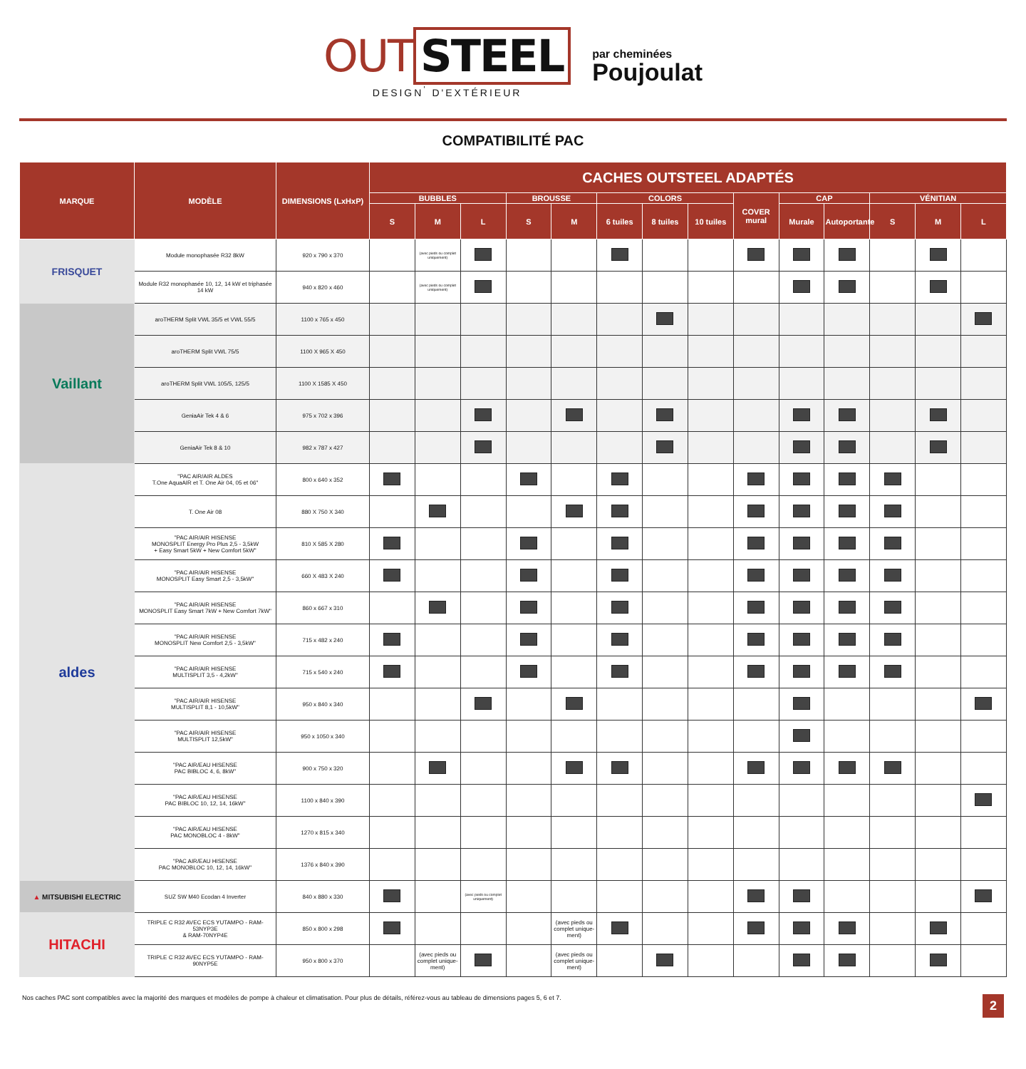OUT STEEL
DESIGN<sup>'</sup> D'EXTÉRIEUR
par cheminées
Poujoulat
COMPATIBILITÉ PAC
| MARQUE | MODÈLE | DIMENSIONS (LxHxP) | CACHES OUTSTEEL ADAPTÉS | | | | | | | | | | | | | |
| --- | --- | --- | --- | --- | --- | --- | --- | --- | --- | --- | --- | --- | --- | --- | --- | --- |
| | | | BUBBLES | | | BROUSSE | | COLORS | | | COVER mural | CAP | | VÉNITIAN | | |
| | | | S | M | L | S | M | 6 tuiles | 8 tuiles | 10 tuiles | | Murale | Autoportante | S | M | L |
| FRISQUET | Module monophasée R32 8kW | 920 x 790 x 370 | | (avec pieds ou complet uniquement) | | | | | | | | | | | | |
| | Module R32 monophasée 10, 12, 14 kW et triphasée 14 kW | 940 x 820 x 460 | | (avec pieds ou complet uniquement) | | | | | | | | | | | | |
| Vaillant | aroTHERM Split VWL 35/5 et VWL 55/5 | 1100 x 765 x 450 | | | | | | | | | | | | | | |
| | aroTHERM Split VWL 75/5 | 1100 X 965 X 450 | | | | | | | | | | | | | | |
| | aroTHERM Split VWL 105/5, 125/5 | 1100 X 1585 X 450 | | | | | | | | | | | | | | |
| | GeniaAir Tek 4 & 6 | 975 x 702 x 396 | | | | | | | | | | | | | | |
| | GeniaAir Tek 8 & 10 | 982 x 787 x 427 | | | | | | | | | | | | | | |
| aldes | "PAC AIR/AIR ALDES T.One AquaAIR et T. One Air 04, 05 et 06" | 800 x 640 x 352 | | | | | | | | | | | | | | |
| | T. One Air 08 | 880 X 750 X 340 | | | | | | | | | | | | | | |
| | "PAC AIR/AIR HISENSE MONOSPLIT Energy Pro Plus 2,5 - 3,5kW + Easy Smart 5kW + New Comfort 5kW" | 810 X 585 X 280 | | | | | | | | | | | | | | |
| | "PAC AIR/AIR HISENSE MONOSPLIT Easy Smart 2,5 - 3,5kW" | 660 X 483 X 240 | | | | | | | | | | | | | | |
| | "PAC AIR/AIR HISENSE MONOSPLIT Easy Smart 7kW + New Comfort 7kW" | 860 x 667 x 310 | | | | | | | | | | | | | | |
| | "PAC AIR/AIR HISENSE MONOSPLIT New Comfort 2,5 - 3,5kW" | 715 x 482 x 240 | | | | | | | | | | | | | | |
| | "PAC AIR/AIR HISENSE MULTISPLIT 3,5 - 4,2kW" | 715 x 540 x 240 | | | | | | | | | | | | | | |
| | "PAC AIR/AIR HISENSE MULTISPLIT 8,1 - 10,5kW" | 950 x 840 x 340 | | | | | | | | | | | | | | |
| | "PAC AIR/AIR HISENSE MULTISPLIT 12,5kW" | 950 x 1050 x 340 | | | | | | | | | | | | | | |
| | "PAC AIR/EAU HISENSE PAC BIBLOC 4, 6, 8kW" | 900 x 750 x 320 | | | | | | | | | | | | | | |
| | "PAC AIR/EAU HISENSE PAC BIBLOC 10, 12, 14, 16kW" | 1100 x 840 x 390 | | | | | | | | | | | | | | |
| | "PAC AIR/EAU HISENSE PAC MONOBLOC 4 - 8kW" | 1270 x 815 x 340 | | | | | | | | | | | | | | |
| | "PAC AIR/EAU HISENSE PAC MONOBLOC 10, 12, 14, 16kW" | 1376 x 840 x 390 | | | | | | | | | | | | | | |
| ▲ MITSUBISHI ELECTRIC | SUZ SW M40 Ecodan 4 Inverter | 840 x 880 x 330 | | | (avec pieds ou complet uniquement) | | | | | | | | | | | |
| HITACHI | TRIPLE C R32 AVEC ECS YUTAMPO - RAM-53NYP3E & RAM-70NYP4E | 850 x 800 x 298 | | | | | (avec pieds ou complet unique-ment) | | | | | | | | | |
| | TRIPLE C R32 AVEC ECS YUTAMPO - RAM-90NYP5E | 950 x 800 x 370 | | (avec pieds ou complet unique-ment) | | | (avec pieds ou complet unique-ment) | | | | | | | | | |
Nos caches PAC sont compatibles avec la majorité des marques et modèles de pompe à chaleur et climatisation. Pour plus de détails, référez-vous au tableau de dimensions pages 5, 6 et 7. 2